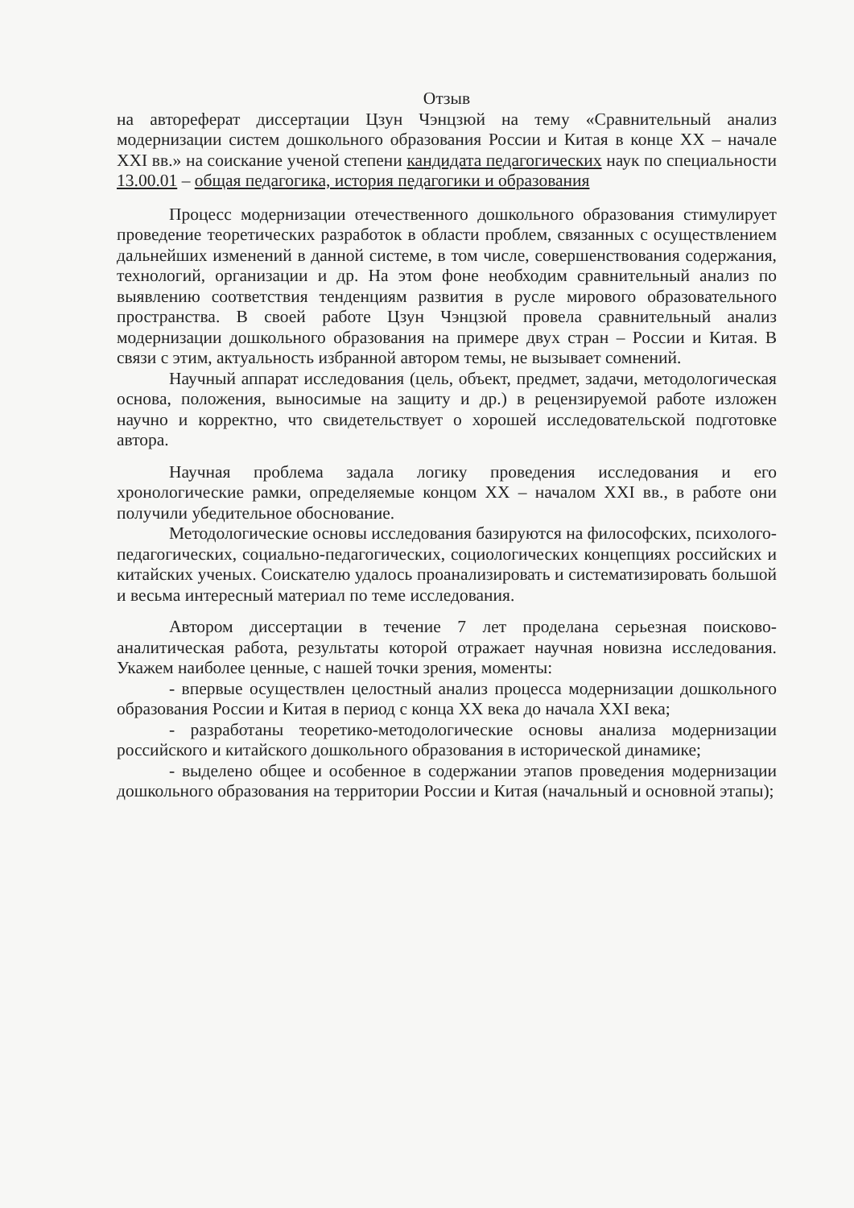Отзыв
на автореферат диссертации Цзун Чэнцзюй на тему «Сравнительный анализ модернизации систем дошкольного образования России и Китая в конце XX – начале XXI вв.» на соискание ученой степени кандидата педагогических наук по специальности 13.00.01 – общая педагогика, история педагогики и образования
Процесс модернизации отечественного дошкольного образования стимулирует проведение теоретических разработок в области проблем, связанных с осуществлением дальнейших изменений в данной системе, в том числе, совершенствования содержания, технологий, организации и др. На этом фоне необходим сравнительный анализ по выявлению соответствия тенденциям развития в русле мирового образовательного пространства. В своей работе Цзун Чэнцзюй провела сравнительный анализ модернизации дошкольного образования на примере двух стран – России и Китая. В связи с этим, актуальность избранной автором темы, не вызывает сомнений.
Научный аппарат исследования (цель, объект, предмет, задачи, методологическая основа, положения, выносимые на защиту и др.) в рецензируемой работе изложен научно и корректно, что свидетельствует о хорошей исследовательской подготовке автора.
Научная проблема задала логику проведения исследования и его хронологические рамки, определяемые концом XX – началом XXI вв., в работе они получили убедительное обоснование.
Методологические основы исследования базируются на философских, психолого-педагогических, социально-педагогических, социологических концепциях российских и китайских ученых. Соискателю удалось проанализировать и систематизировать большой и весьма интересный материал по теме исследования.
Автором диссертации в течение 7 лет проделана серьезная поисково-аналитическая работа, результаты которой отражает научная новизна исследования. Укажем наиболее ценные, с нашей точки зрения, моменты:
- впервые осуществлен целостный анализ процесса модернизации дошкольного образования России и Китая в период с конца XX века до начала XXI века;
- разработаны теоретико-методологические основы анализа модернизации российского и китайского дошкольного образования в исторической динамике;
- выделено общее и особенное в содержании этапов проведения модернизации дошкольного образования на территории России и Китая (начальный и основной этапы);